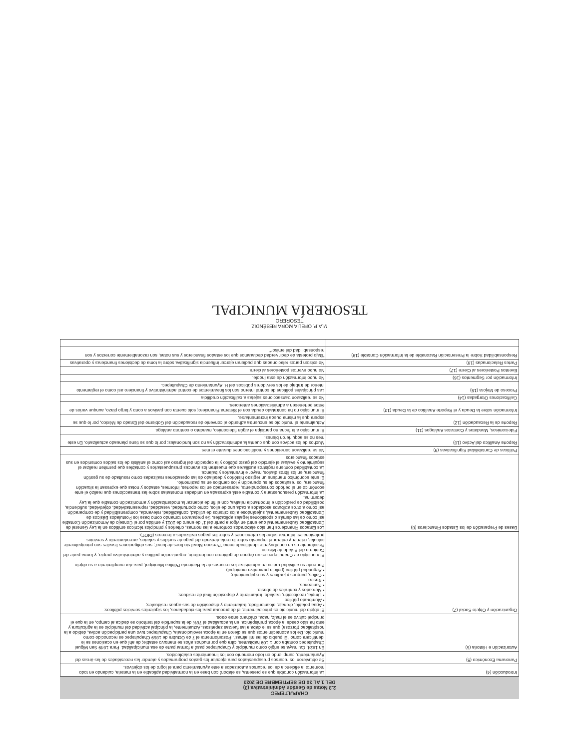CHAPULTEPEC
2.3 Notas de Gestión Administrativa (3)
DEL 1 AL 30 DE SEPTIEMBRE DE 2023
| Introducción (4) | La información contable que se presenta, se elaboró con base en la normatividad aplicable en la materia, cuidando en todo momento la eficiencia de los recursos autorizados a este ayuntamiento para el logro de los objetivos. |
| Panorama Económico (5) | Se obtuvieron los recursos presupuestados para ejecutar los gastos programados y atender las necesidades de las áreas del Ayuntamiento, cumpliendo en todo momento con los lineamientos establecidos. |
| Autorización e Historia (6) | En 1824, Calimaya se erigió como municipio y Chapultepec pasó a formar parte de esa municipalidad. Para 1849 San Miguel Chapultepec contaba con 1,109 habitantes, cifra que por muchos años se mantuvo estable; de ahí que en ocasiones se le identificara como "El pueblo de las mil almas". Posteriormente el 7 de Octubre de 1869 Chapultepec es reconocido como municipio. De los acontecimientos que se dieron en la época revolucionaria, Chapultepec tuvo una participación activa, debido a la hospitalidad (forzosa) que se le daba a las fuerzas zapatistas. Actualmente, la principal actividad del municipio es la agricultura y esto ha sido desde la época prehispánica, en la actualidad el 76% de la superficie del territorio se dedica al campo, en la que el principal cultivo es el maíz, haba, chícharo entre otros. |
| Organización y Objeto Social (7) | El objeto del municipio es principalmente, el de procurar para los ciudadanos, los siguientes servicios públicos: • Agua potable, drenaje, alcantarillado, tratamiento y disposición de sus aguas residuales; • Alumbrado público. • Limpia, recolección, traslado, tratamiento y disposición final de residuos; • Mercados y centrales de abasto. • Panteones. • Rastro. • Calles, parques y jardines y su equipamiento; • Seguridad pública (policía preventiva municipal) Por ende su actividad radica en administrar los recursos de la Hacienda Pública Municipal, para dar cumplimiento a su objeto. El municipio de Chapultepec es un órgano de gobierno con territorio, organización política y administrativa propia, y forma parte del Gobierno del Estado de México. Fiscalmente es un contribuyente identificado como "Persona Moral sin fines de lucro"; sus obligaciones fiscales son principalmente calcular, retener y enterar el impuesto sobre la renta derivado del pago de sueldos y salarios, arrendamiento y servicios profesionales; informar sobre las retenciones y sobre los pagos realizados a terceros (DIOT). |
| Bases de Preparación de los Estados Financieros (8) | Los Estados Financieros han sido elaborados conforme a las normas, criterios y principios técnicos emitidos en la Ley General de Contabilidad Gubernamental que entró en vigor a partir del 1° de enero de 2011 y emitida por el Consejo de Armonización Contable así como de las demás disposiciones legales aplicables. Se prepararon tomando como base los Postulados Básicos de Contabilidad Gubernamental, sujetándose a los criterios de utilidad, confiabilidad, relevancia, comprensibilidad y de comparación así como a otros atributos asociados a cada uno de ellos, como oportunidad, veracidad, representatividad, objetividad, suficiencia, posibilidad de predicción e importancia relativa, con el fin de alcanzar la modernización y armonización contable que la Ley determina. La información presupuestaria y contable está expresada en unidades monetarias sobre las transacciones que realizó el ente económico en el periodo correspondiente, representado en los reportes, informes, estados y notas que expresan la situación financiera, los resultados de su operación y los cambios en su patrimonio. El ente económico mantiene un registro histórico y detallado de las operaciones realizadas como resultado de su gestión financiera, en los libros diarios, mayor e inventarios y balance. La contabilidad contiene registros auxiliares que muestran los avances presupuestarios y contables que permiten realizar el seguimiento y evaluar el ejercicio del gasto público y la captación del ingreso así como el análisis de los saldos contenidos en sus estados financieros |
| Políticas de Contabilidad Significativas (9) | No se realizaron correciones y modificaciones durante el mes. |
| Reporte Analítico del Activo (10) | Muchos de los activos con que cuenta la administración ya no son funcionales; por lo que se tiene planeado actualizarlo. En este mes no se adquirieron bienes. |
| Fideicomisos, Mandatos y Contratos Análogos (11) | El municipio a la fecha no participa el algún fideicomiso, mandato o contrato análogo. |
| Reporte de la Recaudación (12) | Actualmente el municipio se encuentra adherido al convenio de recaudación del Gobierno del Estado de México, por lo que se espera que la misma pueda incrementarse. |
| Información sobre la Deuda y el Reporte Analítico de la Deuda (13) | El municipio no ha contratado deuda con el Sistema Financiero; solo cuenta con pasivos a corto y largo plazo, aunque varios de éstos pertenecen a administraciones anteriores. |
| Calificaciones Otorgadas (14) | No se realizaron transacciones sujetas a calificación crediticia |
| Proceso de Mejora (15) | Las principales políticas de control interno son los lineamientos de control administrativo y financiero así como el reglamento interior de trabajo de los servidores públicos del H. Ayuntamiento de Chapultepec. |
| Información por Segmentos (16) | No hubo información de esta índole. |
| Eventos Posteriores al Cierre (17) | No hubo eventos posteriores al cierre. |
| Partes Relacionadas (18) | No existen partes relacionadas que pudieran ejercer influencia significativa sobre la toma de decisiones financieras y operativas |
| Responsabilidad Sobre la Presentación Razonable de la Información Contable (19) | "Bajo protesta de decir verdad declaramos que los estados financieros y sus notas, son razonablemente correctos y son responsabilidad del emisor" |
M.A.P. OFELIA MORA RESÉNDIZ
TESORERO
TESORERÍA MUNICIPAL